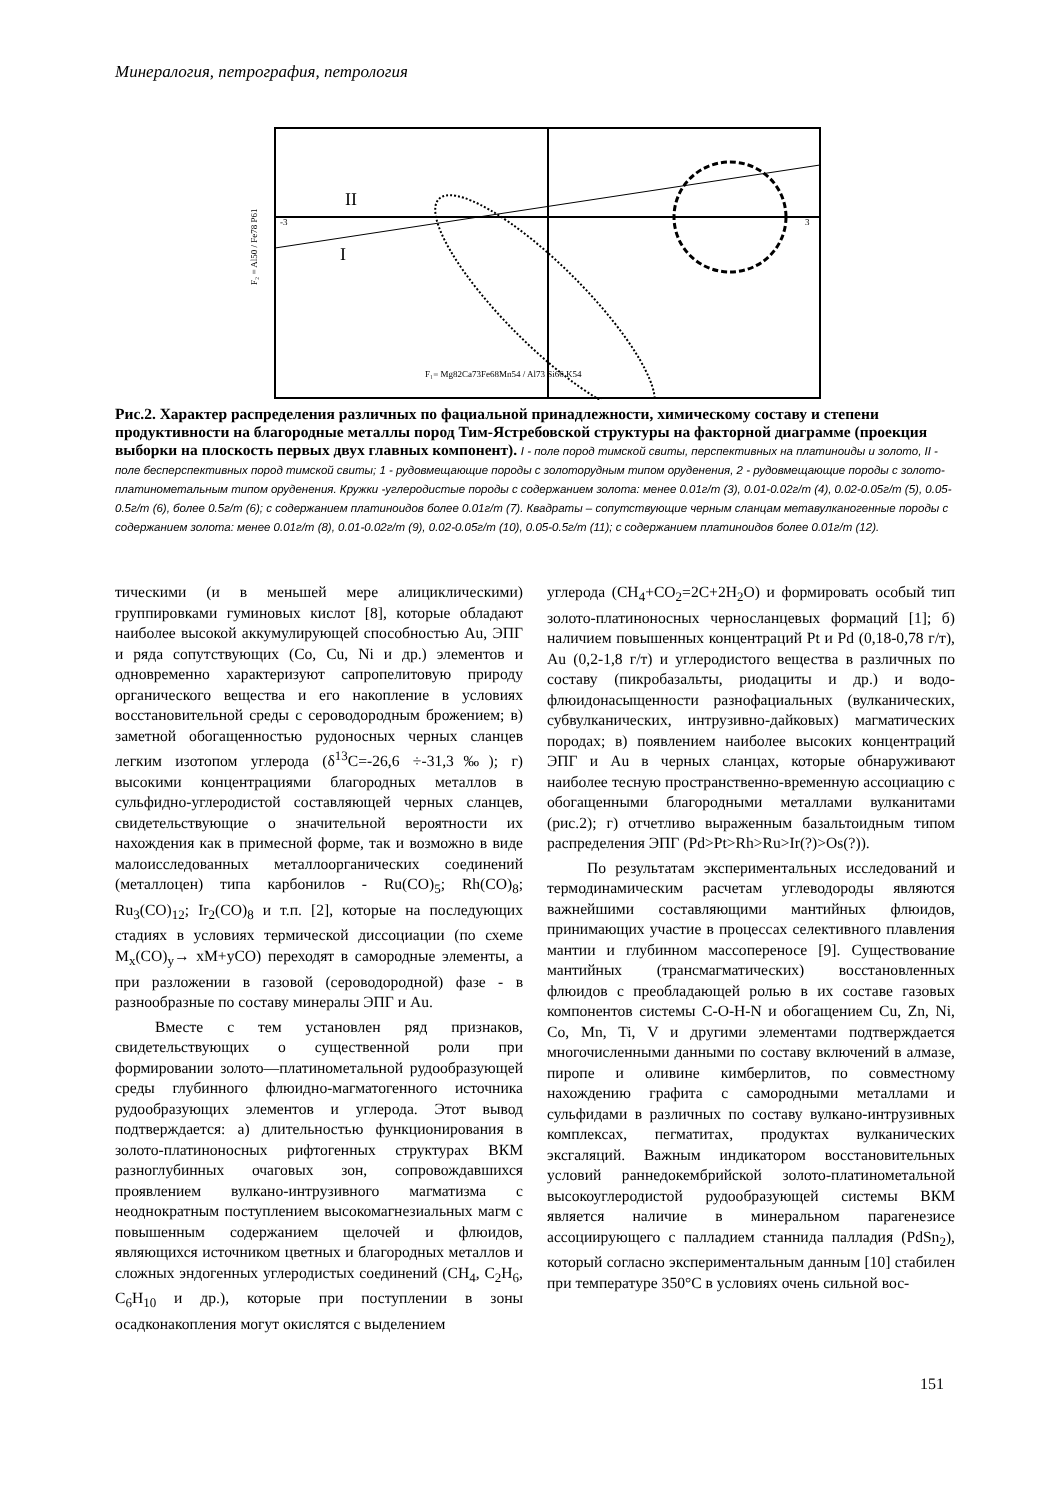Минералогия, петрография, петрология
II
I
F₂ = Al50 / Fe78 P61
F₁= Mg82Ca73Fe68Mn54 / Al73 Si66 K54
-3
3
Рис.2. Характер распределения различных по фациальной принадлежности, химическому составу и степени продуктивности на благородные металлы пород Тим-Ястребовской структуры на факторной диаграмме (проекция выборки на плоскость первых двух главных компонент). I - поле пород тимской свиты, перспективных на платиноиды и золото, II - поле бесперспективных пород тимской свиты; 1 - рудовмещающие породы с золоторудным типом оруденения, 2 - рудовмещающие породы с золото-платинометальным типом оруденения. Кружки -углеродистые породы с содержанием золота: менее 0.01г/т (3), 0.01-0.02г/т (4), 0.02-0.05г/т (5), 0.05-0.5г/т (6), более 0.5г/т (6); с содержанием платиноидов более 0.01г/т (7). Квадраты – сопутствующие черным сланцам метавулканогенные породы с содержанием золота: менее 0.01г/т (8), 0.01-0.02г/т (9), 0.02-0.05г/т (10), 0.05-0.5г/т (11); с содержанием платиноидов более 0.01г/т (12).
тическими (и в меньшей мере алициклическими) группировками гуминовых кислот [8], которые обладают наиболее высокой аккумулирующей способностью Au, ЭПГ и ряда сопутствующих (Co, Cu, Ni и др.) элементов и одновременно характеризуют сапропелитовую природу органического вещества и его накопление в условиях восстановительной среды с сероводородным брожением; в) заметной обогащенностью рудоносных черных сланцев легким изотопом углерода (δ<sup>13</sup>C=-26,6 ÷-31,3‰); г) высокими концентрациями благородных металлов в сульфидно-углеродистой составляющей черных сланцев, свидетельствующие о значительной вероятности их нахождения как в примесной форме, так и возможно в виде малоисследованных металлоорганических соединений (металлоцен) типа карбонилов - Ru(CO)<sub>5</sub>; Rh(CO)<sub>8</sub>; Ru<sub>3</sub>(CO)<sub>12</sub>; Ir<sub>2</sub>(CO)<sub>8</sub> и т.п. [2], которые на последующих стадиях в условиях термической диссоциации (по схеме M<sub>x</sub>(CO)<sub>y</sub>→ xM+yCO) переходят в самородные элементы, а при разложении в газовой (сероводородной) фазе - в разнообразные по составу минералы ЭПГ и Au.
Вместе с тем установлен ряд признаков, свидетельствующих о существенной роли при формировании золото—платинометальной рудообразующей среды глубинного флюидно-магматогенного источника рудообразующих элементов и углерода. Этот вывод подтверждается: а) длительностью функционирования в золото-платиноносных рифтогенных структурах ВКМ разноглубинных очаговых зон, сопровождавшихся проявлением вулкано-интрузивного магматизма с неоднократным поступлением высокомагнезиальных магм с повышенным содержанием щелочей и флюидов, являющихся источником цветных и благородных металлов и сложных эндогенных углеродистых соединений (CH<sub>4</sub>, C<sub>2</sub>H<sub>6</sub>, C<sub>6</sub>H<sub>10</sub> и др.), которые при поступлении в зоны осадконакопления могут окислятся с выделением
углерода (CH<sub>4</sub>+CO<sub>2</sub>=2C+2H<sub>2</sub>O) и формировать особый тип золото-платиноносных черносланцевых формаций [1]; б) наличием повышенных концентраций Pt и Pd (0,18-0,78 г/т), Au (0,2-1,8 г/т) и углеродистого вещества в различных по составу (пикробазальты, риодациты и др.) и водо-флюидонасыщенности разнофациальных (вулканических, субвулканических, интрузивно-дайковых) магматических породах; в) появлением наиболее высоких концентраций ЭПГ и Au в черных сланцах, которые обнаруживают наиболее тесную пространственно-временную ассоциацию с обогащенными благородными металлами вулканитами (рис.2); г) отчетливо выраженным базальтоидным типом распределения ЭПГ (Pd>Pt>Rh>Ru>Ir(?)>Os(?)).
По результатам экспериментальных исследований и термодинамическим расчетам углеводороды являются важнейшими составляющими мантийных флюидов, принимающих участие в процессах селективного плавления мантии и глубинном массопереносе [9]. Существование мантийных (трансмагматических) восстановленных флюидов с преобладающей ролью в их составе газовых компонентов системы C-O-H-N и обогащением Cu, Zn, Ni, Co, Mn, Ti, V и другими элементами подтверждается многочисленными данными по составу включений в алмазе, пиропе и оливине кимберлитов, по совместному нахождению графита с самородными металлами и сульфидами в различных по составу вулкано-интрузивных комплексах, пегматитах, продуктах вулканических эксгаляций. Важным индикатором восстановительных условий раннедокембрийской золото-платинометальной высокоуглеродистой рудообразующей системы ВКМ является наличие в минеральном парагенезисе ассоциирующего с палладием станнида палладия (PdSn<sub>2</sub>), который согласно экспериментальным данным [10] стабилен при температуре 350°С в условиях очень сильной вос-
151